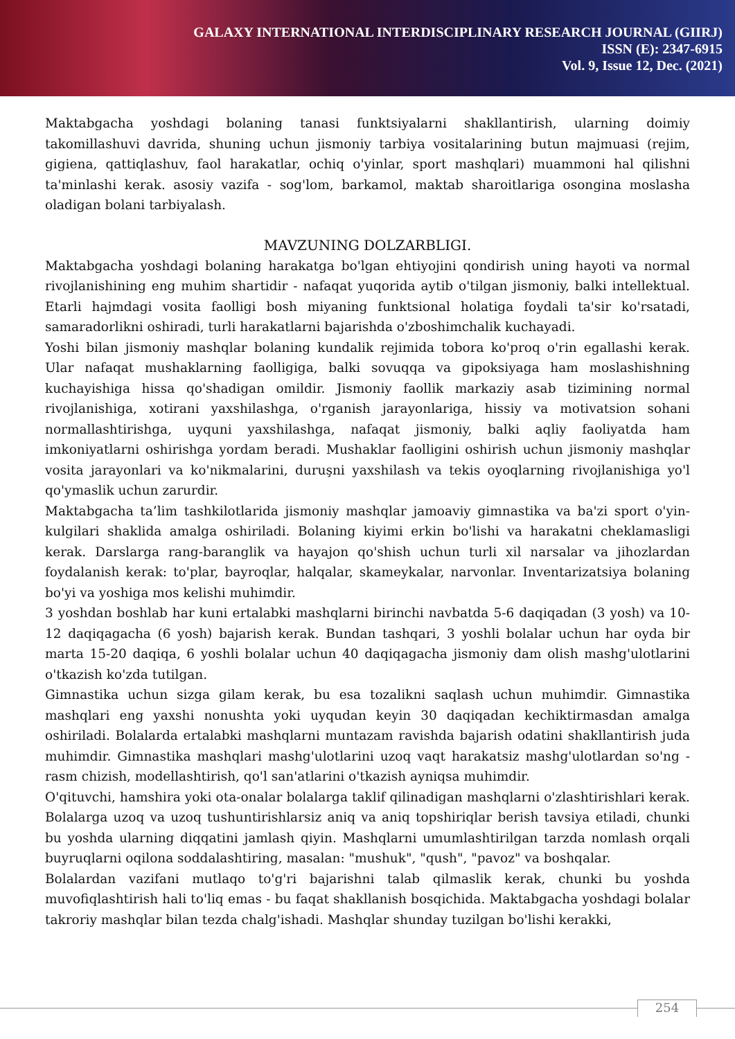GALAXY INTERNATIONAL INTERDISCIPLINARY RESEARCH JOURNAL (GIIRJ)
ISSN (E): 2347-6915
Vol. 9, Issue 12, Dec. (2021)
Maktabgacha yoshdagi bolaning tanasi funktsiyalarni shakllantirish, ularning doimiy takomillashuvi davrida, shuning uchun jismoniy tarbiya vositalarining butun majmuasi (rejim, gigiena, qattiqlashuv, faol harakatlar, ochiq o'yinlar, sport mashqlari) muammoni hal qilishni ta'minlashi kerak. asosiy vazifa - sog'lom, barkamol, maktab sharoitlariga osongina moslasha oladigan bolani tarbiyalash.
MAVZUNING DOLZARBLIGI.
Maktabgacha yoshdagi bolaning harakatga bo'lgan ehtiyojini qondirish uning hayoti va normal rivojlanishining eng muhim shartidir - nafaqat yuqorida aytib o'tilgan jismoniy, balki intellektual. Etarli hajmdagi vosita faolligi bosh miyaning funktsional holatiga foydali ta'sir ko'rsatadi, samaradorlikni oshiradi, turli harakatlarni bajarishda o'zboshimchalik kuchayadi.
Yoshi bilan jismoniy mashqlar bolaning kundalik rejimida tobora ko'proq o'rin egallashi kerak. Ular nafaqat mushaklarning faolligiga, balki sovuqqa va gipoksiyaga ham moslashishning kuchayishiga hissa qo'shadigan omildir. Jismoniy faollik markaziy asab tizimining normal rivojlanishiga, xotirani yaxshilashga, o'rganish jarayonlariga, hissiy va motivatsion sohani normallashtirishga, uyquni yaxshilashga, nafaqat jismoniy, balki aqliy faoliyatda ham imkoniyatlarni oshirishga yordam beradi. Mushaklar faolligini oshirish uchun jismoniy mashqlar vosita jarayonlari va ko'nikmalarini, duruşni yaxshilash va tekis oyoqlarning rivojlanishiga yo'l qo'ymaslik uchun zarurdir.
Maktabgacha ta’lim tashkilotlarida jismoniy mashqlar jamoaviy gimnastika va ba'zi sport o'yin-kulgilari shaklida amalga oshiriladi. Bolaning kiyimi erkin bo'lishi va harakatni cheklamasligi kerak. Darslarga rang-baranglik va hayajon qo'shish uchun turli xil narsalar va jihozlardan foydalanish kerak: to'plar, bayroqlar, halqalar, skameykalar, narvonlar. Inventarizatsiya bolaning bo'yi va yoshiga mos kelishi muhimdir.
3 yoshdan boshlab har kuni ertalabki mashqlarni birinchi navbatda 5-6 daqiqadan (3 yosh) va 10-12 daqiqagacha (6 yosh) bajarish kerak. Bundan tashqari, 3 yoshli bolalar uchun har oyda bir marta 15-20 daqiqa, 6 yoshli bolalar uchun 40 daqiqagacha jismoniy dam olish mashg'ulotlarini o'tkazish ko'zda tutilgan.
Gimnastika uchun sizga gilam kerak, bu esa tozalikni saqlash uchun muhimdir. Gimnastika mashqlari eng yaxshi nonushta yoki uyqudan keyin 30 daqiqadan kechiktirmasdan amalga oshiriladi. Bolalarda ertalabki mashqlarni muntazam ravishda bajarish odatini shakllantirish juda muhimdir. Gimnastika mashqlari mashg'ulotlarini uzoq vaqt harakatsiz mashg'ulotlardan so'ng - rasm chizish, modellashtirish, qo'l san'atlarini o'tkazish ayniqsa muhimdir.
O'qituvchi, hamshira yoki ota-onalar bolalarga taklif qilinadigan mashqlarni o'zlashtirishlari kerak. Bolalarga uzoq va uzoq tushuntirishlarsiz aniq va aniq topshiriqlar berish tavsiya etiladi, chunki bu yoshda ularning diqqatini jamlash qiyin. Mashqlarni umumlashtirilgan tarzda nomlash orqali buyruqlarni oqilona soddalashtiring, masalan: "mushuk", "qush", "pavoz" va boshqalar.
Bolalardan vazifani mutlaqo to'g'ri bajarishni talab qilmaslik kerak, chunki bu yoshda muvofiqlashtirish hali to'liq emas - bu faqat shakllanish bosqichida. Maktabgacha yoshdagi bolalar takroriy mashqlar bilan tezda chalg'ishadi. Mashqlar shunday tuzilgan bo'lishi kerakki,
254